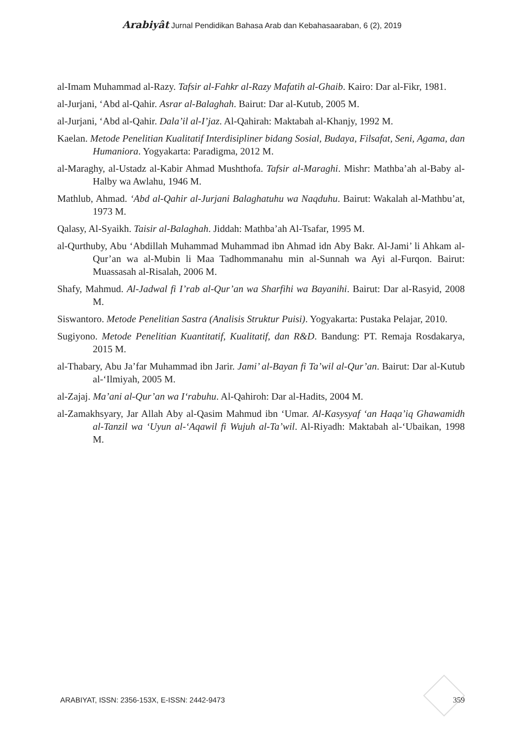Arabiyât Jurnal Pendidikan Bahasa Arab dan Kebahasaaraban, 6 (2), 2019
al-Imam Muhammad al-Razy. Tafsir al-Fahkr al-Razy Mafatih al-Ghaib. Kairo: Dar al-Fikr, 1981.
al-Jurjani, ‘Abd al-Qahir. Asrar al-Balaghah. Bairut: Dar al-Kutub, 2005 M.
al-Jurjani, ‘Abd al-Qahir. Dala’il al-I’jaz. Al-Qahirah: Maktabah al-Khanjy, 1992 M.
Kaelan. Metode Penelitian Kualitatif Interdisipliner bidang Sosial, Budaya, Filsafat, Seni, Agama, dan Humaniora. Yogyakarta: Paradigma, 2012 M.
al-Maraghy, al-Ustadz al-Kabir Ahmad Mushthofa. Tafsir al-Maraghi. Mishr: Mathba’ah al-Baby al-Halby wa Awlahu, 1946 M.
Mathlub, Ahmad. ‘Abd al-Qahir al-Jurjani Balaghatuhu wa Naqduhu. Bairut: Wakalah al-Mathbu’at, 1973 M.
Qalasy, Al-Syaikh. Taisir al-Balaghah. Jiddah: Mathba’ah Al-Tsafar, 1995 M.
al-Qurthuby, Abu ‘Abdillah Muhammad Muhammad ibn Ahmad idn Aby Bakr. Al-Jami’ li Ahkam al-Qur’an wa al-Mubin li Maa Tadhommanahu min al-Sunnah wa Ayi al-Furqon. Bairut: Muassasah al-Risalah, 2006 M.
Shafy, Mahmud. Al-Jadwal fi I’rab al-Qur’an wa Sharfihi wa Bayanihi. Bairut: Dar al-Rasyid, 2008 M.
Siswantoro. Metode Penelitian Sastra (Analisis Struktur Puisi). Yogyakarta: Pustaka Pelajar, 2010.
Sugiyono. Metode Penelitian Kuantitatif, Kualitatif, dan R&D. Bandung: PT. Remaja Rosdakarya, 2015 M.
al-Thabary, Abu Ja’far Muhammad ibn Jarir. Jami’ al-Bayan fi Ta’wil al-Qur’an. Bairut: Dar al-Kutub al-‘Ilmiyah, 2005 M.
al-Zajaj. Ma’ani al-Qur’an wa I‘rabuhu. Al-Qahiroh: Dar al-Hadits, 2004 M.
al-Zamakhsyary, Jar Allah Aby al-Qasim Mahmud ibn ‘Umar. Al-Kasysyaf ‘an Haqa’iq Ghawamidh al-Tanzil wa ‘Uyun al-‘Aqawil fi Wujuh al-Ta’wil. Al-Riyadh: Maktabah al-‘Ubaikan, 1998 M.
ARABIYAT, ISSN: 2356-153X, E-ISSN: 2442-9473 359